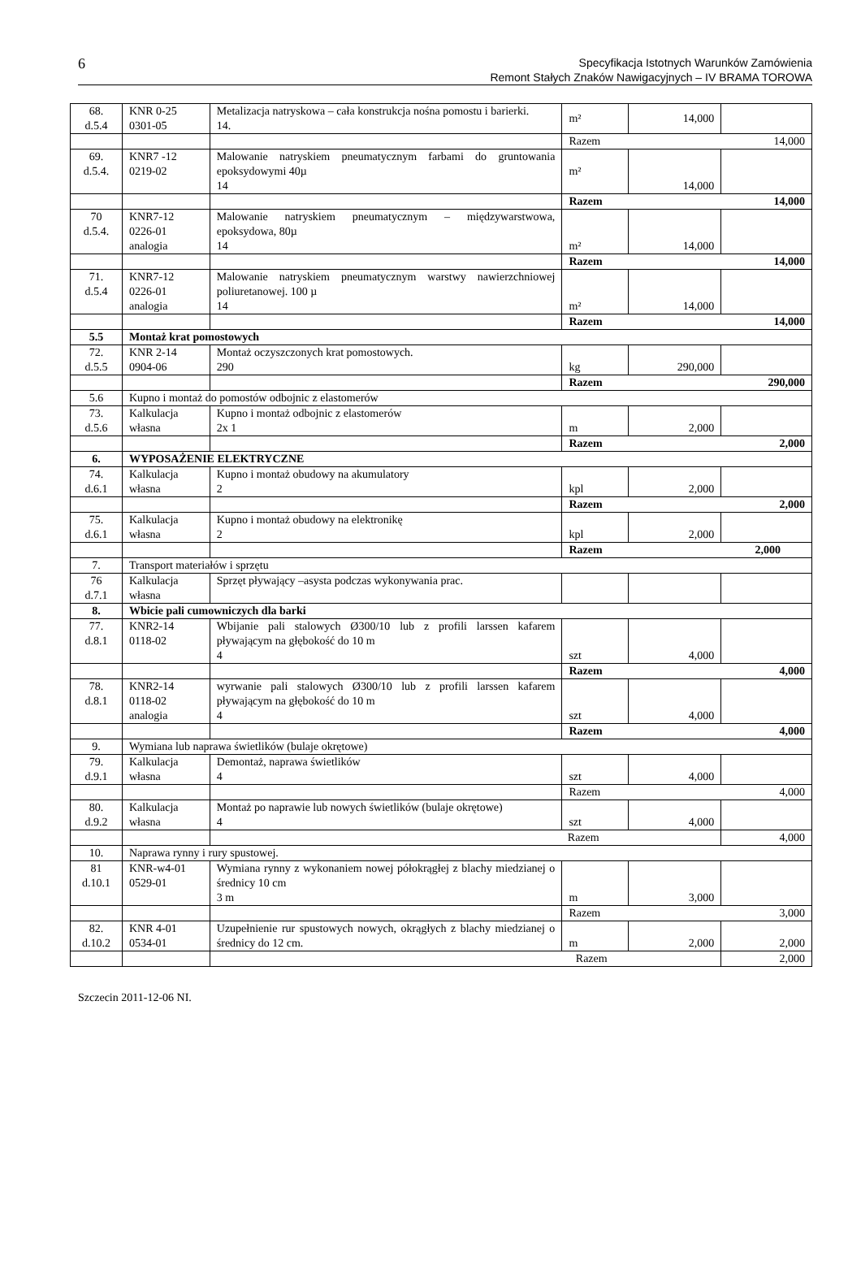6 Specyfikacja Istotnych Warunków Zamówienia
Remont Stałych Znaków Nawigacyjnych – IV BRAMA TOROWA
| 68. d.5.4 | KNR 0-25 0301-05 | Metalizacja natryskowa – cała konstrukcja nośna pomostu i barierki. 14. | m² | 14,000 | |
| | | | Razem 14,000 | | |
| 69. d.5.4. | KNR7 -12 0219-02 | Malowanie natryskiem pneumatycznym farbami do gruntowania epoksydowymi 40µ 14 | m² | 14,000 | |
| | | | Razem 14,000 | | |
| 70 d.5.4. | KNR7-12 0226-01 analogia | Malowanie natryskiem pneumatycznym – międzywarstwowa, epoksydowa, 80µ 14 | m² | 14,000 | |
| | | | Razem 14,000 | | |
| 71. d.5.4 | KNR7-12 0226-01 analogia | Malowanie natryskiem pneumatycznym warstwy nawierzchniowej poliuretanowej. 100 µ 14 | m² | 14,000 | |
| | | | Razem 14,000 | | |
| 5.5 | Montaż krat pomostowych | | | | |
| 72. d.5.5 | KNR 2-14 0904-06 | Montaż oczyszczonych krat pomostowych. 290 | kg | 290,000 | |
| | | | Razem 290,000 | | |
| 5.6 | Kupno i montaż do pomostów odbojnic z elastomerów | | | | |
| 73. d.5.6 | Kalkulacja własna | Kupno i montaż odbojnic z elastomerów 2x 1 | m | 2,000 | |
| | | | Razem 2,000 | | |
| 6. | WYPOSAŻENIE ELEKTRYCZNE | | | | |
| 74. d.6.1 | Kalkulacja własna | Kupno i montaż obudowy na akumulatory 2 | kpl | 2,000 | |
| | | | Razem 2,000 | | |
| 75. d.6.1 | Kalkulacja własna | Kupno i montaż obudowy na elektronikę 2 | kpl | 2,000 | |
| | | | Razem 2,000 | | |
| 7. | Transport materiałów i sprzętu | | | | |
| 76 d.7.1 | Kalkulacja własna | Sprzęt pływający –asysta podczas wykonywania prac. | | | |
| 8. | Wbicie pali cumowniczych dla barki | | | | |
| 77. d.8.1 | KNR2-14 0118-02 | Wbijanie pali stalowych Ø300/10 lub z profili larssen kafarem pływającym na głębokość do 10 m 4 | szt | 4,000 | |
| | | | Razem 4,000 | | |
| 78. d.8.1 | KNR2-14 0118-02 analogia | wyrwanie pali stalowych Ø300/10 lub z profili larssen kafarem pływającym na głębokość do 10 m 4 | szt | 4,000 | |
| | | | Razem 4,000 | | |
| 9. | Wymiana lub naprawa świetlików (bulaje okrętowe) | | | | |
| 79. d.9.1 | Kalkulacja własna | Demontaż, naprawa świetlików 4 | szt | 4,000 | |
| | | | Razem 4,000 | | |
| 80. d.9.2 | Kalkulacja własna | Montaż po naprawie lub nowych świetlików (bulaje okrętowe) 4 | szt | 4,000 | |
| | | Razem | | | 4,000 |
| 10. | Naprawa rynny i rury spustowej. | | | | |
| 81 d.10.1 | KNR-w4-01 0529-01 | Wymiana rynny z wykonaniem nowej półokrągłej z blachy miedzianej o średnicy 10 cm 3 m | m | 3,000 | |
| | | | Razem 3,000 | | |
| 82. d.10.2 | KNR 4-01 0534-01 | Uzupełnienie rur spustowych nowych, okrągłych z blachy miedzianej o średnicy do 12 cm. | m | 2,000 | 2,000 |
| | | Razem | | | 2,000 |
Szczecin 2011-12-06 NI.